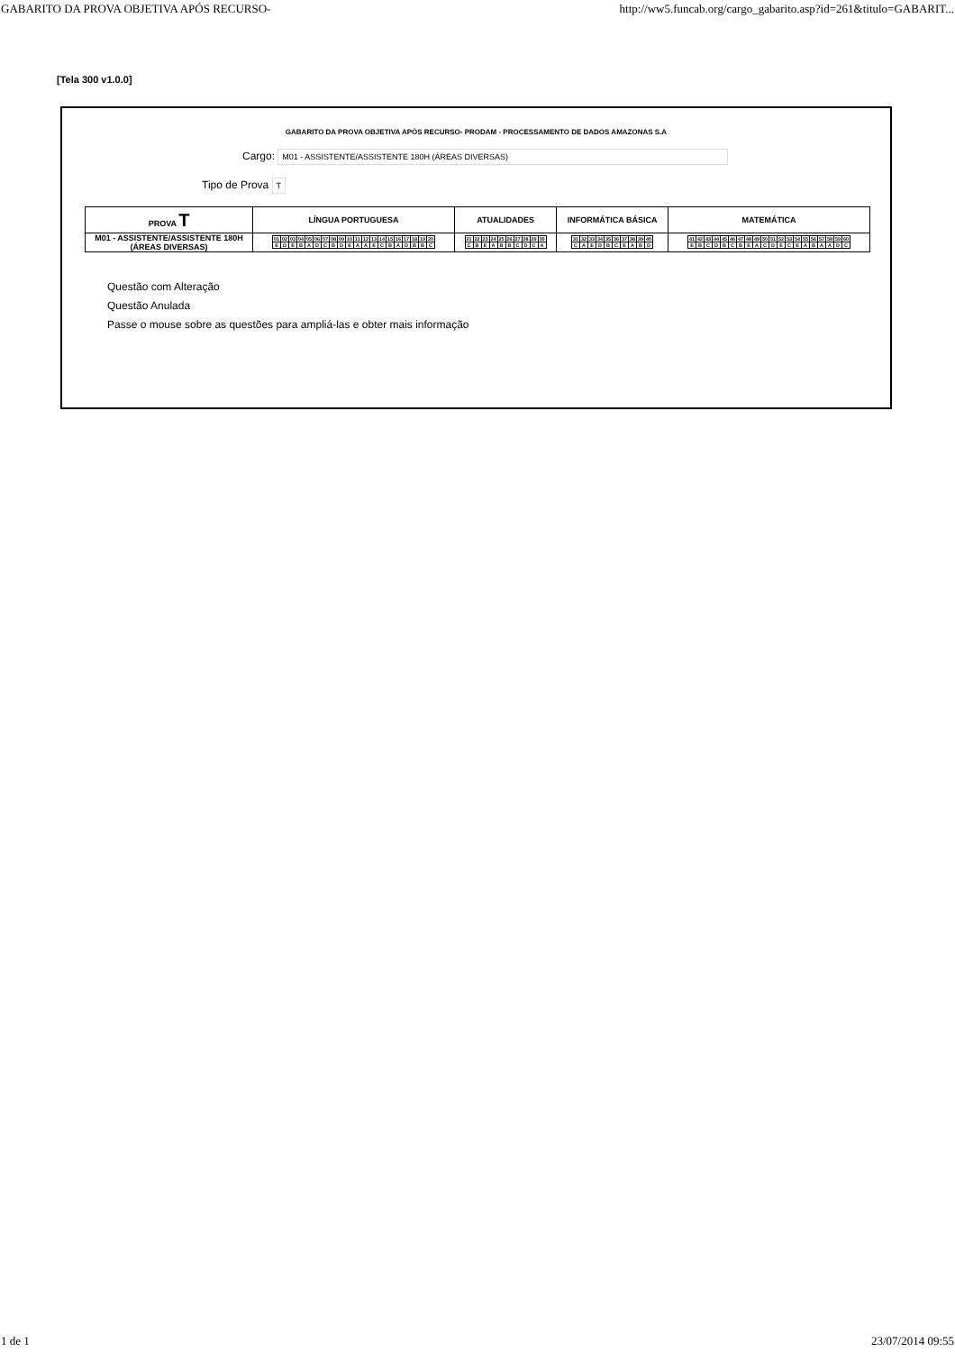GABARITO DA PROVA OBJETIVA APÓS RECURSO- http://ww5.funcab.org/cargo_gabarito.asp?id=261&titulo=GABARIT...
[Tela 300 v1.0.0]
GABARITO DA PROVA OBJETIVA APÓS RECURSO- PRODAM - PROCESSAMENTO DE DADOS AMAZONAS S.A
Cargo: M01 - ASSISTENTE/ASSISTENTE 180H (ÁREAS DIVERSAS)
Tipo de Prova T
| PROVA T | LÍNGUA PORTUGUESA | ATUALIDADES | INFORMÁTICA BÁSICA | MATEMÁTICA |
| --- | --- | --- | --- | --- |
| M01 - ASSISTENTE/ASSISTENTE 180H (ÁREAS DIVERSAS) | / 01 / 02 / 03 / 04 / 05 / 06 / 07 / 08 / 09 / 10 / 11 / 12 / 13 / 14 / 15 / 16 / 17 / 18 / 19 / 20 / / E / D / E / B / A / D / C / B / D / E / A / A / E / C / B / A / D / B / B / C / | / 21 / 22 / 23 / 24 / 25 / 26 / 27 / 28 / 29 / 30 / / C / B / E / A / B / B / C / D / C / A / | / 31 / 32 / 33 / 34 / 35 / 36 / 37 / 38 / 39 / 40 / / C / A / E / D / B / C / E / A / B / D / | / 41 / 42 / 43 / 44 / 45 / 46 / 47 / 48 / 49 / 50 / 51 / 52 / 53 / 54 / 55 / 56 / 57 / 58 / 59 / 60 / / E / B / C / D / B / C / B / E / A / C / D / E / C / E / A / B / A / A / D / C / |
Questão com Alteração
Questão Anulada
Passe o mouse sobre as questões para ampliá-las e obter mais informação
1 de 1 23/07/2014 09:55